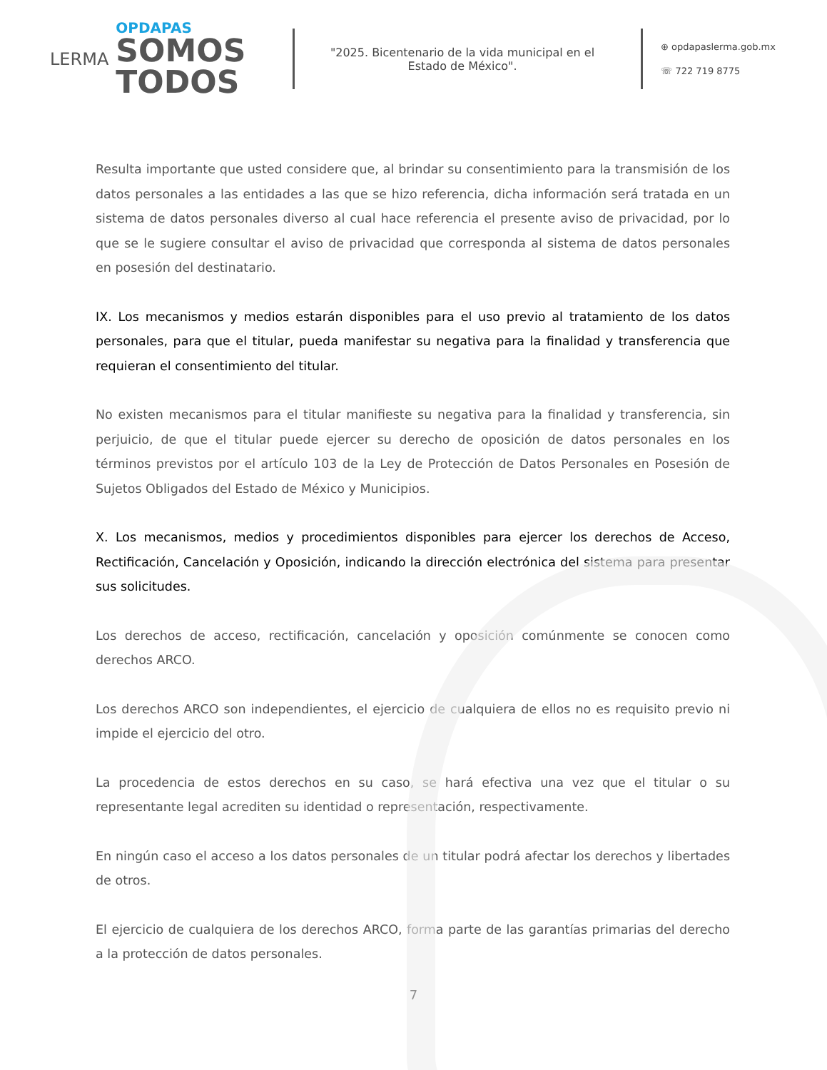LERMA
OPDAPAS
SOMOS
TODOS
"2025. Bicentenario de la vida municipal en el Estado de México".
⊕ opdapaslerma.gob.mx
☏ 722 719 8775
Resulta importante que usted considere que, al brindar su consentimiento para la transmisión de los datos personales a las entidades a las que se hizo referencia, dicha información será tratada en un sistema de datos personales diverso al cual hace referencia el presente aviso de privacidad, por lo que se le sugiere consultar el aviso de privacidad que corresponda al sistema de datos personales en posesión del destinatario.
IX. Los mecanismos y medios estarán disponibles para el uso previo al tratamiento de los datos personales, para que el titular, pueda manifestar su negativa para la finalidad y transferencia que requieran el consentimiento del titular.
No existen mecanismos para el titular manifieste su negativa para la finalidad y transferencia, sin perjuicio, de que el titular puede ejercer su derecho de oposición de datos personales en los términos previstos por el artículo 103 de la Ley de Protección de Datos Personales en Posesión de Sujetos Obligados del Estado de México y Municipios.
X. Los mecanismos, medios y procedimientos disponibles para ejercer los derechos de Acceso, Rectificación, Cancelación y Oposición, indicando la dirección electrónica del sistema para presentar sus solicitudes.
Los derechos de acceso, rectificación, cancelación y oposición comúnmente se conocen como derechos ARCO.
Los derechos ARCO son independientes, el ejercicio de cualquiera de ellos no es requisito previo ni impide el ejercicio del otro.
La procedencia de estos derechos en su caso, se hará efectiva una vez que el titular o su representante legal acrediten su identidad o representación, respectivamente.
En ningún caso el acceso a los datos personales de un titular podrá afectar los derechos y libertades de otros.
El ejercicio de cualquiera de los derechos ARCO, forma parte de las garantías primarias del derecho a la protección de datos personales.
7